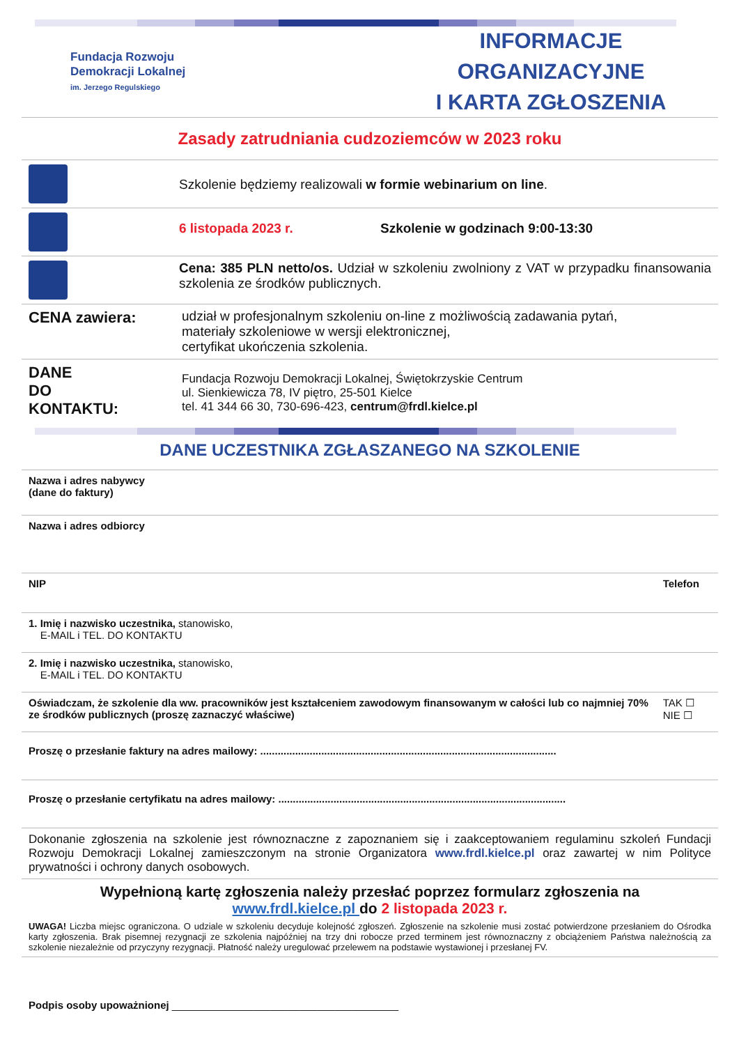Fundacja Rozwoju
Demokracji Lokalnej
im. Jerzego Regulskiego
INFORMACJE ORGANIZACYJNE
I KARTA ZGŁOSZENIA
Zasady zatrudniania cudzoziemców w 2023 roku
| | Szkolenie będziemy realizowali w formie webinarium on line . |
| | 6 listopada 2023 r. Szkolenie w godzinach 9:00-13:30 |
| | Cena: 385 PLN netto/os. Udział w szkoleniu zwolniony z VAT w przypadku finansowania szkolenia ze środków publicznych. |
| CENA zawiera: | udział w profesjonalnym szkoleniu on-line z możliwością zadawania pytań, materiały szkoleniowe w wersji elektronicznej, certyfikat ukończenia szkolenia. |
| DANE DO KONTAKTU: | Fundacja Rozwoju Demokracji Lokalnej, Świętokrzyskie Centrum ul. Sienkiewicza 78, IV piętro, 25-501 Kielce tel. 41 344 66 30, 730-696-423, centrum@frdl.kielce.pl |
DANE UCZESTNIKA ZGŁASZANEGO NA SZKOLENIE
| Nazwa i adres nabywcy (dane do faktury) | | |
| Nazwa i adres odbiorcy | | |
| NIP | Telefon | |
| 1. Imię i nazwisko uczestnika, stanowisko, E-MAIL i TEL. DO KONTAKTU | | |
| 2. Imię i nazwisko uczestnika, stanowisko, E-MAIL i TEL. DO KONTAKTU | | |
| Oświadczam, że szkolenie dla ww. pracowników jest kształceniem zawodowym finansowanym w całości lub co najmniej 70% ze środków publicznych (proszę zaznaczyć właściwe) | | TAK ☐ NIE ☐ |
| Proszę o przesłanie faktury na adres mailowy: ...................................................................................................... | | |
| Proszę o przesłanie certyfikatu na adres mailowy: ................................................................................................... | | |
| Dokonanie zgłoszenia na szkolenie jest równoznaczne z zapoznaniem się i zaakceptowaniem regulaminu szkoleń Fundacji Rozwoju Demokracji Lokalnej zamieszczonym na stronie Organizatora www.frdl.kielce.pl oraz zawartej w nim Polityce prywatności i ochrony danych osobowych. | | |
| Wypełnioną kartę zgłoszenia należy przesłać poprzez formularz zgłoszenia na www.frdl.kielce.pl do 2 listopada 2023 r. UWAGA! Liczba miejsc ograniczona. O udziale w szkoleniu decyduje kolejność zgłoszeń. Zgłoszenie na szkolenie musi zostać potwierdzone przesłaniem do Ośrodka karty zgłoszenia. Brak pisemnej rezygnacji ze szkolenia najpóźniej na trzy dni robocze przed terminem jest równoznaczny z obciążeniem Państwa należnością za szkolenie niezależnie od przyczyny rezygnacji. Płatność należy uregulować przelewem na podstawie wystawionej i przesłanej FV. | | |
| Podpis osoby upoważnionej _______________________________________ | | |